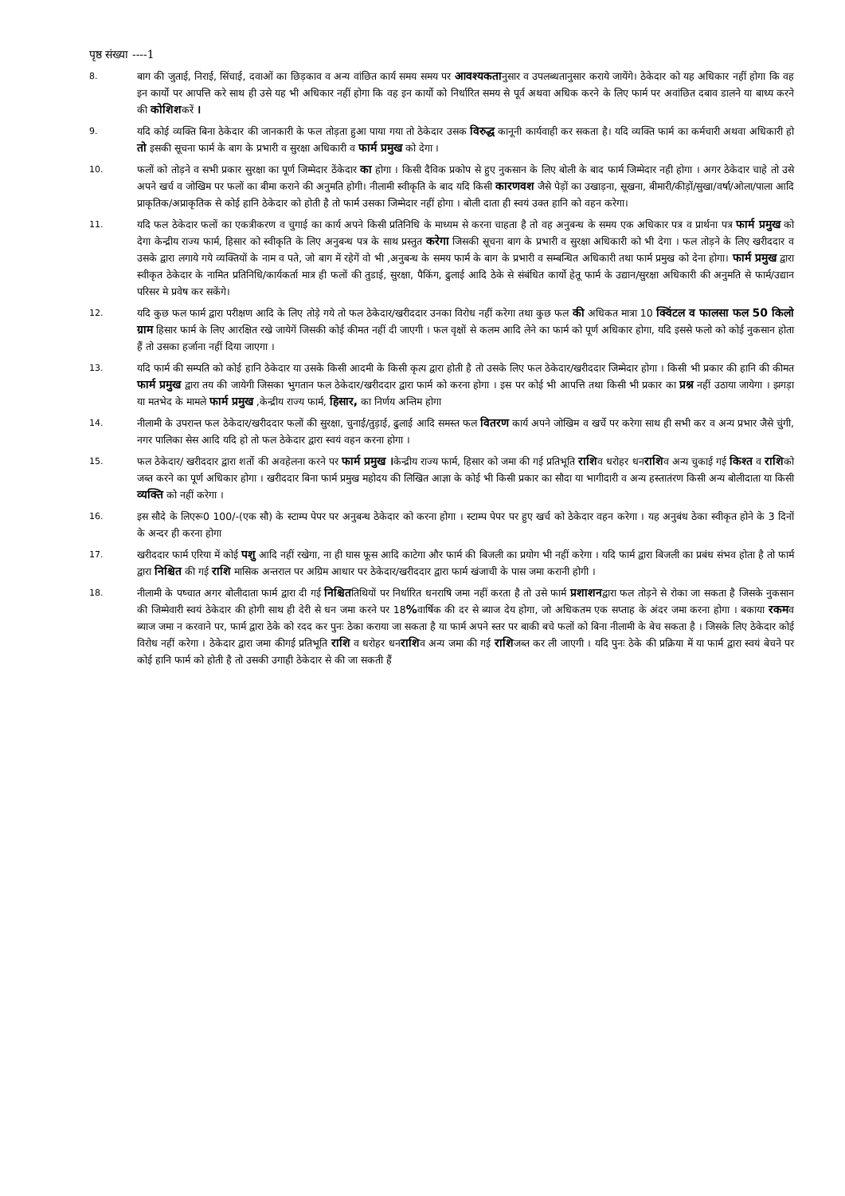पृष्ठ संख्या ----1
8. बाग की जुताई, निराई, सिंचाई, दवाओं का छिड़काव व अन्य वांछित कार्य समय समय पर आवश्यकतानुसार व उपलब्धतानुसार कराये जायेंगे। ठेकेदार को यह अधिकार नहीं होगा कि वह इन कार्यो पर आपत्ति करे साथ ही उसे यह भी अधिकार नहीं होगा कि वह इन कार्यो को निर्धारित समय से पूर्व अथवा अधिक करने के लिए फार्म पर अवांछित दबाव डालने या बाध्य करने की कोशिशकरें ।
9. यदि कोई व्यक्ति बिना ठेकेदार की जानकारी के फल तोड़ता हुआ पाया गया तो ठेकेदार उसक विरुद्ध कानूनी कार्यवाही कर सकता है। यदि व्यक्ति फार्म का कर्मचारी अथवा अधिकारी हो तो इसकी सूचना फार्म के बाग के प्रभारी व सुरक्षा अधिकारी व फार्म प्रमुख को देगा ।
10. फलों को तोड़ने व सभी प्रकार सुरक्षा का पूर्ण जिम्मेदार ठेंकेदार का होगा । किसी दैविक प्रकोप से हुए नुकसान के लिए बोली के बाद फार्म जिम्मेदार नही होगा । अगर ठेकेदार चाहे तो उसे अपने खर्च व जोखिम पर फलों का बीमा कराने की अनुमति होगी। नीलामी स्वीकृति के बाद यदि किसी कारणवश जैसे पेड़ों का उखाड़ना, सूखना, बीमारी/कीड़ों/सुखा/वर्षा/ओला/पाला आदि प्राकृतिक/अप्राकृतिक से कोई हानि ठेकेदार को होती है तो फार्म उसका जिम्मेदार नहीं होगा । बोली दाता ही स्वयं उक्त हानि को वहन करेगा।
11. यदि फल ठेकेदार फलों का एकत्रीकरण व चुगाई का कार्य अपने किसी प्रतिनिधि के माध्यम से करना चाहता है तो वह अनुबन्ध के समय एक अधिकार पत्र व प्रार्थना पत्र फार्म प्रमुख को देगा केन्द्रीय राज्य फार्म, हिसार को स्वीकृति के लिए अनुबन्ध पत्र के साथ प्रस्तुत करेगा जिसकी सूचना बाग के प्रभारी व सुरक्षा अधिकारी को भी देगा । फल तोड़ने के लिए खरीददार व उसके द्वारा लगाये गये व्यक्तियों के नाम व पते, जो बाग में रहेगें वो भी ,अनुबन्ध के समय फार्म के बाग के प्रभारी व सम्बन्धित अधिकारी तथा फार्म प्रमुख को देना होगा। फार्म प्रमुख द्वारा स्वीकृत ठेकेदार के नामित प्रतिनिधि/कार्यकर्ता मात्र ही फलों की तुडाई, सुरक्षा, पैकिंग, ढुलाई आदि ठेके से संबंधित कार्यो हेतू फार्म के उद्यान/सुरक्षा अधिकारी की अनुमति से फार्म/उद्यान परिसर मे प्रवेष कर सकेंगे।
12. यदि कुछ फल फार्म द्वारा परीक्षण आदि के लिए तोड़े गये तो फल ठेकेदार/खरीददार उनका विरोध नहीं करेगा तथा कुछ फल की अधिकत मात्रा 10 क्विंटल व फालसा फल 50 किलो ग्राम हिसार फार्म के लिए आरक्षित रखे जायेगें जिसकी कोई कीमत नहीं दी जाएगी । फल वृक्षों से कलम आदि लेने का फार्म को पूर्ण अधिकार होगा, यदि इससे फलो को कोई नुकसान होता हैं तो उसका हर्जाना नहीं दिया जाएगा ।
13. यदि फार्म की सम्पति को कोई हानि ठेकेदार या उसके किसी आदमी के किसी कृत्य द्वारा होती है तो उसके लिए फल ठेकेदार/खरीददार जिम्मेदार होगा । किसी भी प्रकार की हानि की कीमत फार्म प्रमुख द्वारा तय की जायेगी जिसका भुगतान फल ठेकेदार/खरीददार द्वारा फार्म को करना होगा । इस पर कोई भी आपत्ति तथा किसी भी प्रकार का प्रश्न नहीं उठाया जायेगा । झगड़ा या मतभेद के मामले फार्म प्रमुख ,केन्द्रीय राज्य फार्म, हिसार, का निर्णय अन्तिम होगा
14. नीलामी के उपरान्त फल ठेकेदार/खरीददार फलों की सुरक्षा, चुनाई/तुड़ाई, ढुलाई आदि समस्त फल वितरण कार्य अपने जोखिम व खर्चे पर करेगा साथ ही सभी कर व अन्य प्रभार जैसे चुंगी, नगर पालिका सेस आदि यदि हो तो फल ठेकेदार द्वारा स्वयं वहन करना होगा ।
15. फल ठेकेदार/ खरीददार द्वारा शर्तो की अवहेलना करने पर फार्म प्रमुख ।केन्द्रीय राज्य फार्म, हिसार को जमा की गई प्रतिभूति राशिव धरोहर धनराशिव अन्य चुकाई गई किश्त व राशिको जब्त करने का पूर्ण अधिकार होगा । खरीददार बिना फार्म प्रमुख महोदय की लिखित आज्ञा के कोई भी किसी प्रकार का सौदा या भागीदारी व अन्य हस्तातंरण किसी अन्य बोलीदाता या किसी व्यक्ति को नहीं करेगा ।
16. इस सौदे के लिएरू0 100/-(एक सौ) के स्टाम्प पेपर पर अनुबन्ध ठेकेदार को करना होगा । स्टाम्प पेपर पर हुए खर्च को ठेकेदार वहन करेगा । यह अनुबंध ठेका स्वीकृत होने के 3 दिनों के अन्दर ही करना होगा
17. खरीददार फार्म एरिया में कोई पशु आदि नहीं रखेगा, ना ही घास फूस आदि काटेगा और फार्म की बिजली का प्रयोग भी नहीं करेगा । यदि फार्म द्वारा बिजली का प्रबंध संभव होता है तो फार्म द्वारा निश्चित की गई राशि मासिक अन्तराल पर अग्रिम आधार पर ठेकेदार/खरीददार द्वारा फार्म खंजाची के पास जमा करानी होगी ।
18. नीलामी के पष्चात अगर बोलीदाता फार्म द्वारा दी गई निश्चिततिथियों पर निर्धारित धनराषि जमा नहीं करता है तो उसे फार्म प्रशाशनद्वारा फल तोड़ने से रोका जा सकता है जिसके नुकसान की जिम्मेवारी स्वयं ठेकेदार की होगी साथ ही देरी से धन जमा करने पर 18% वार्षिक की दर से ब्याज देय होगा, जो अधिकतम एक सप्ताह के अंदर जमा करना होगा । बकाया रकमव ब्याज जमा न करवाने पर, फार्म द्वारा ठेके को रदद कर पुनः ठेका कराया जा सकता है या फार्म अपने स्तर पर बाकी बचे फलों को बिना नीलामी के बेच सकता है । जिसके लिए ठेकेदार कोई विरोध नहीं करेगा । ठेकेदार द्वारा जमा कीगई प्रतिभूति राशि व धरोहर धनराशिव अन्य जमा की गई राशिजब्त कर ली जाएगी । यदि पुनः ठेके की प्रक्रिया में या फार्म द्वारा स्वयं बेचने पर कोई हानि फार्म को होती है तो उसकी उगाही ठेकेदार से की जा सकती हैं